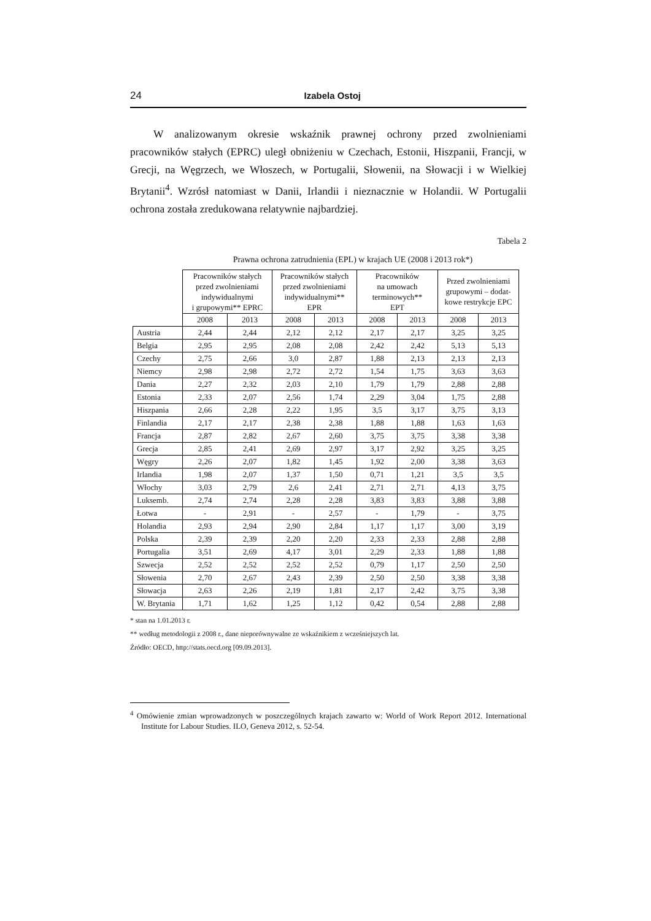24 Izabela Ostoj
W analizowanym okresie wskaźnik prawnej ochrony przed zwolnieniami pracowników stałych (EPRC) uległ obniżeniu w Czechach, Estonii, Hiszpanii, Francji, w Grecji, na Węgrzech, we Włoszech, w Portugalii, Słowenii, na Słowacji i w Wielkiej Brytanii<sup>4</sup>. Wzrósł natomiast w Danii, Irlandii i nieznacznie w Holandii. W Portugalii ochrona została zredukowana relatywnie najbardziej.
Tabela 2
Prawna ochrona zatrudnienia (EPL) w krajach UE (2008 i 2013 rok*)
| | Pracowników stałych przed zwolnieniami indywidualnymi i grupowymi** EPRC | | Pracowników stałych przed zwolnieniami indywidualnymi** EPR | | Pracowników na umowach terminowych** EPT | | Przed zwolnieniami grupowymi – dodat- kowe restrykcje EPC | |
| --- | --- | --- | --- | --- | --- | --- | --- | --- |
| | 2008 | 2013 | 2008 | 2013 | 2008 | 2013 | 2008 | 2013 |
| Austria | 2,44 | 2,44 | 2,12 | 2,12 | 2,17 | 2,17 | 3,25 | 3,25 |
| Belgia | 2,95 | 2,95 | 2,08 | 2,08 | 2,42 | 2,42 | 5,13 | 5,13 |
| Czechy | 2,75 | 2,66 | 3,0 | 2,87 | 1,88 | 2,13 | 2,13 | 2,13 |
| Niemcy | 2,98 | 2,98 | 2,72 | 2,72 | 1,54 | 1,75 | 3,63 | 3,63 |
| Dania | 2,27 | 2,32 | 2,03 | 2,10 | 1,79 | 1,79 | 2,88 | 2,88 |
| Estonia | 2,33 | 2,07 | 2,56 | 1,74 | 2,29 | 3,04 | 1,75 | 2,88 |
| Hiszpania | 2,66 | 2,28 | 2,22 | 1,95 | 3,5 | 3,17 | 3,75 | 3,13 |
| Finlandia | 2,17 | 2,17 | 2,38 | 2,38 | 1,88 | 1,88 | 1,63 | 1,63 |
| Francja | 2,87 | 2,82 | 2,67 | 2,60 | 3,75 | 3,75 | 3,38 | 3,38 |
| Grecja | 2,85 | 2,41 | 2,69 | 2,97 | 3,17 | 2,92 | 3,25 | 3,25 |
| Węgry | 2,26 | 2,07 | 1,82 | 1,45 | 1,92 | 2,00 | 3,38 | 3,63 |
| Irlandia | 1,98 | 2,07 | 1,37 | 1,50 | 0,71 | 1,21 | 3,5 | 3,5 |
| Włochy | 3,03 | 2,79 | 2,6 | 2,41 | 2,71 | 2,71 | 4,13 | 3,75 |
| Luksemb. | 2,74 | 2,74 | 2,28 | 2,28 | 3,83 | 3,83 | 3,88 | 3,88 |
| Łotwa | - | 2,91 | - | 2,57 | - | 1,79 | - | 3,75 |
| Holandia | 2,93 | 2,94 | 2,90 | 2,84 | 1,17 | 1,17 | 3,00 | 3,19 |
| Polska | 2,39 | 2,39 | 2,20 | 2,20 | 2,33 | 2,33 | 2,88 | 2,88 |
| Portugalia | 3,51 | 2,69 | 4,17 | 3,01 | 2,29 | 2,33 | 1,88 | 1,88 |
| Szwecja | 2,52 | 2,52 | 2,52 | 2,52 | 0,79 | 1,17 | 2,50 | 2,50 |
| Słowenia | 2,70 | 2,67 | 2,43 | 2,39 | 2,50 | 2,50 | 3,38 | 3,38 |
| Słowacja | 2,63 | 2,26 | 2,19 | 1,81 | 2,17 | 2,42 | 3,75 | 3,38 |
| W. Brytania | 1,71 | 1,62 | 1,25 | 1,12 | 0,42 | 0,54 | 2,88 | 2,88 |
* stan na 1.01.2013 r.
** według metodologii z 2008 r., dane nieporównywalne ze wskaźnikiem z wcześniejszych lat.
Źródło: OECD, http://stats.oecd.org [09.09.2013].
<sup>4</sup> Omówienie zmian wprowadzonych w poszczególnych krajach zawarto w: World of Work Report 2012. International Institute for Labour Studies. ILO, Geneva 2012, s. 52-54.